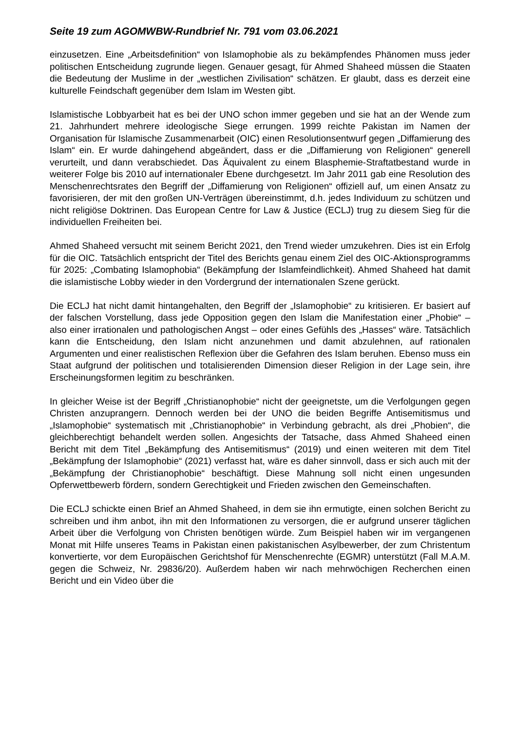Seite 19 zum AGOMWBW-Rundbrief Nr. 791 vom 03.06.2021
einzusetzen. Eine „Arbeitsdefinition“ von Islamophobie als zu bekämpfendes Phänomen muss jeder politischen Entscheidung zugrunde liegen. Genauer gesagt, für Ahmed Shaheed müssen die Staaten die Bedeutung der Muslime in der „westlichen Zivilisation“ schätzen. Er glaubt, dass es derzeit eine kulturelle Feindschaft gegenüber dem Islam im Westen gibt.
Islamistische Lobbyarbeit hat es bei der UNO schon immer gegeben und sie hat an der Wende zum 21. Jahrhundert mehrere ideologische Siege errungen. 1999 reichte Pakistan im Namen der Organisation für Islamische Zusammenarbeit (OIC) einen Resolutionsentwurf gegen „Diffamierung des Islam“ ein. Er wurde dahingehend abgeändert, dass er die „Diffamierung von Religionen“ generell verurteilt, und dann verabschiedet. Das Äquivalent zu einem Blasphemie-Straftatbestand wurde in weiterer Folge bis 2010 auf internationaler Ebene durchgesetzt. Im Jahr 2011 gab eine Resolution des Menschenrechtsrates den Begriff der „Diffamierung von Religionen“ offiziell auf, um einen Ansatz zu favorisieren, der mit den großen UN-Verträgen übereinstimmt, d.h. jedes Individuum zu schützen und nicht religiöse Doktrinen. Das European Centre for Law & Justice (ECLJ) trug zu diesem Sieg für die individuellen Freiheiten bei.
Ahmed Shaheed versucht mit seinem Bericht 2021, den Trend wieder umzukehren. Dies ist ein Erfolg für die OIC. Tatsächlich entspricht der Titel des Berichts genau einem Ziel des OIC-Aktionsprogramms für 2025: „Combating Islamophobia“ (Bekämpfung der Islamfeindlichkeit). Ahmed Shaheed hat damit die islamistische Lobby wieder in den Vordergrund der internationalen Szene gerückt.
Die ECLJ hat nicht damit hintangehalten, den Begriff der „Islamophobie“ zu kritisieren. Er basiert auf der falschen Vorstellung, dass jede Opposition gegen den Islam die Manifestation einer „Phobie“ – also einer irrationalen und pathologischen Angst – oder eines Gefühls des „Hasses“ wäre. Tatsächlich kann die Entscheidung, den Islam nicht anzunehmen und damit abzulehnen, auf rationalen Argumenten und einer realistischen Reflexion über die Gefahren des Islam beruhen. Ebenso muss ein Staat aufgrund der politischen und totalisierenden Dimension dieser Religion in der Lage sein, ihre Erscheinungsformen legitim zu beschränken.
In gleicher Weise ist der Begriff „Christianophobie“ nicht der geeignetste, um die Verfolgungen gegen Christen anzuprangern. Dennoch werden bei der UNO die beiden Begriffe Antisemitismus und „Islamophobie“ systematisch mit „Christianophobie“ in Verbindung gebracht, als drei „Phobien“, die gleichberechtigt behandelt werden sollen. Angesichts der Tatsache, dass Ahmed Shaheed einen Bericht mit dem Titel „Bekämpfung des Antisemitismus“ (2019) und einen weiteren mit dem Titel „Bekämpfung der Islamophobie“ (2021) verfasst hat, wäre es daher sinnvoll, dass er sich auch mit der „Bekämpfung der Christianophobie“ beschäftigt. Diese Mahnung soll nicht einen ungesunden Opferwettbewerb fördern, sondern Gerechtigkeit und Frieden zwischen den Gemeinschaften.
Die ECLJ schickte einen Brief an Ahmed Shaheed, in dem sie ihn ermutigte, einen solchen Bericht zu schreiben und ihm anbot, ihn mit den Informationen zu versorgen, die er aufgrund unserer täglichen Arbeit über die Verfolgung von Christen benötigen würde. Zum Beispiel haben wir im vergangenen Monat mit Hilfe unseres Teams in Pakistan einen pakistanischen Asylbewerber, der zum Christentum konvertierte, vor dem Europäischen Gerichtshof für Menschenrechte (EGMR) unterstützt (Fall M.A.M. gegen die Schweiz, Nr. 29836/20). Außerdem haben wir nach mehrwöchigen Recherchen einen Bericht und ein Video über die